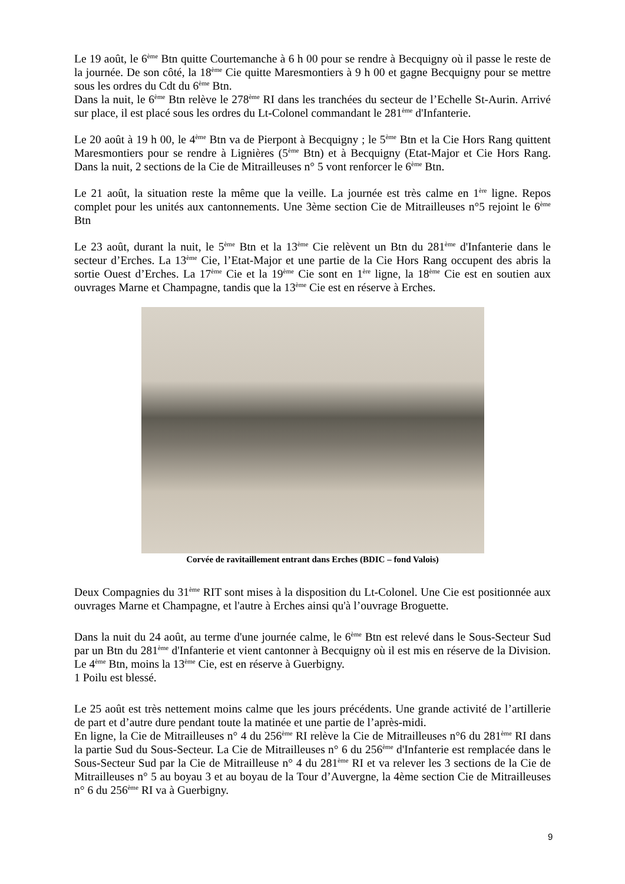Le 19 août, le 6<sup>ème</sup> Btn quitte Courtemanche à 6 h 00 pour se rendre à Becquigny où il passe le reste de la journée. De son côté, la 18<sup>ème</sup> Cie quitte Maresmontiers à 9 h 00 et gagne Becquigny pour se mettre sous les ordres du Cdt du 6<sup>ème</sup> Btn.
Dans la nuit, le 6<sup>ème</sup> Btn relève le 278<sup>ème</sup> RI dans les tranchées du secteur de l’Echelle St-Aurin. Arrivé sur place, il est placé sous les ordres du Lt-Colonel commandant le 281<sup>ème</sup> d'Infanterie.
Le 20 août à 19 h 00, le 4<sup>ème</sup> Btn va de Pierpont à Becquigny ; le 5<sup>ème</sup> Btn et la Cie Hors Rang quittent Maresmontiers pour se rendre à Lignières (5<sup>ème</sup> Btn) et à Becquigny (Etat-Major et Cie Hors Rang. Dans la nuit, 2 sections de la Cie de Mitrailleuses n° 5 vont renforcer le 6<sup>ème</sup> Btn.
Le 21 août, la situation reste la même que la veille. La journée est très calme en 1<sup>ère</sup> ligne. Repos complet pour les unités aux cantonnements. Une 3ème section Cie de Mitrailleuses n°5 rejoint le 6<sup>ème</sup> Btn
Le 23 août, durant la nuit, le 5<sup>ème</sup> Btn et la 13<sup>ème</sup> Cie relèvent un Btn du 281<sup>ème</sup> d'Infanterie dans le secteur d’Erches. La 13<sup>ème</sup> Cie, l’Etat-Major et une partie de la Cie Hors Rang occupent des abris la sortie Ouest d’Erches. La 17<sup>ème</sup> Cie et la 19<sup>ème</sup> Cie sont en 1<sup>ère</sup> ligne, la 18<sup>ème</sup> Cie est en soutien aux ouvrages Marne et Champagne, tandis que la 13<sup>ème</sup> Cie est en réserve à Erches.
Corvée de ravitaillement entrant dans Erches (BDIC – fond Valois)
Deux Compagnies du 31<sup>ème</sup> RIT sont mises à la disposition du Lt-Colonel. Une Cie est positionnée aux ouvrages Marne et Champagne, et l'autre à Erches ainsi qu'à l’ouvrage Broguette.
Dans la nuit du 24 août, au terme d'une journée calme, le 6<sup>ème</sup> Btn est relevé dans le Sous-Secteur Sud par un Btn du 281<sup>ème</sup> d'Infanterie et vient cantonner à Becquigny où il est mis en réserve de la Division. Le 4<sup>ème</sup> Btn, moins la 13<sup>ème</sup> Cie, est en réserve à Guerbigny.
1 Poilu est blessé.
Le 25 août est très nettement moins calme que les jours précédents. Une grande activité de l’artillerie de part et d’autre dure pendant toute la matinée et une partie de l’après-midi.
En ligne, la Cie de Mitrailleuses n° 4 du 256<sup>ème</sup> RI relève la Cie de Mitrailleuses n°6 du 281<sup>ème</sup> RI dans la partie Sud du Sous-Secteur. La Cie de Mitrailleuses n° 6 du 256<sup>ème</sup> d'Infanterie est remplacée dans le Sous-Secteur Sud par la Cie de Mitrailleuse n° 4 du 281<sup>ème</sup> RI et va relever les 3 sections de la Cie de Mitrailleuses n° 5 au boyau 3 et au boyau de la Tour d’Auvergne, la 4ème section Cie de Mitrailleuses n° 6 du 256<sup>ème</sup> RI va à Guerbigny.
9